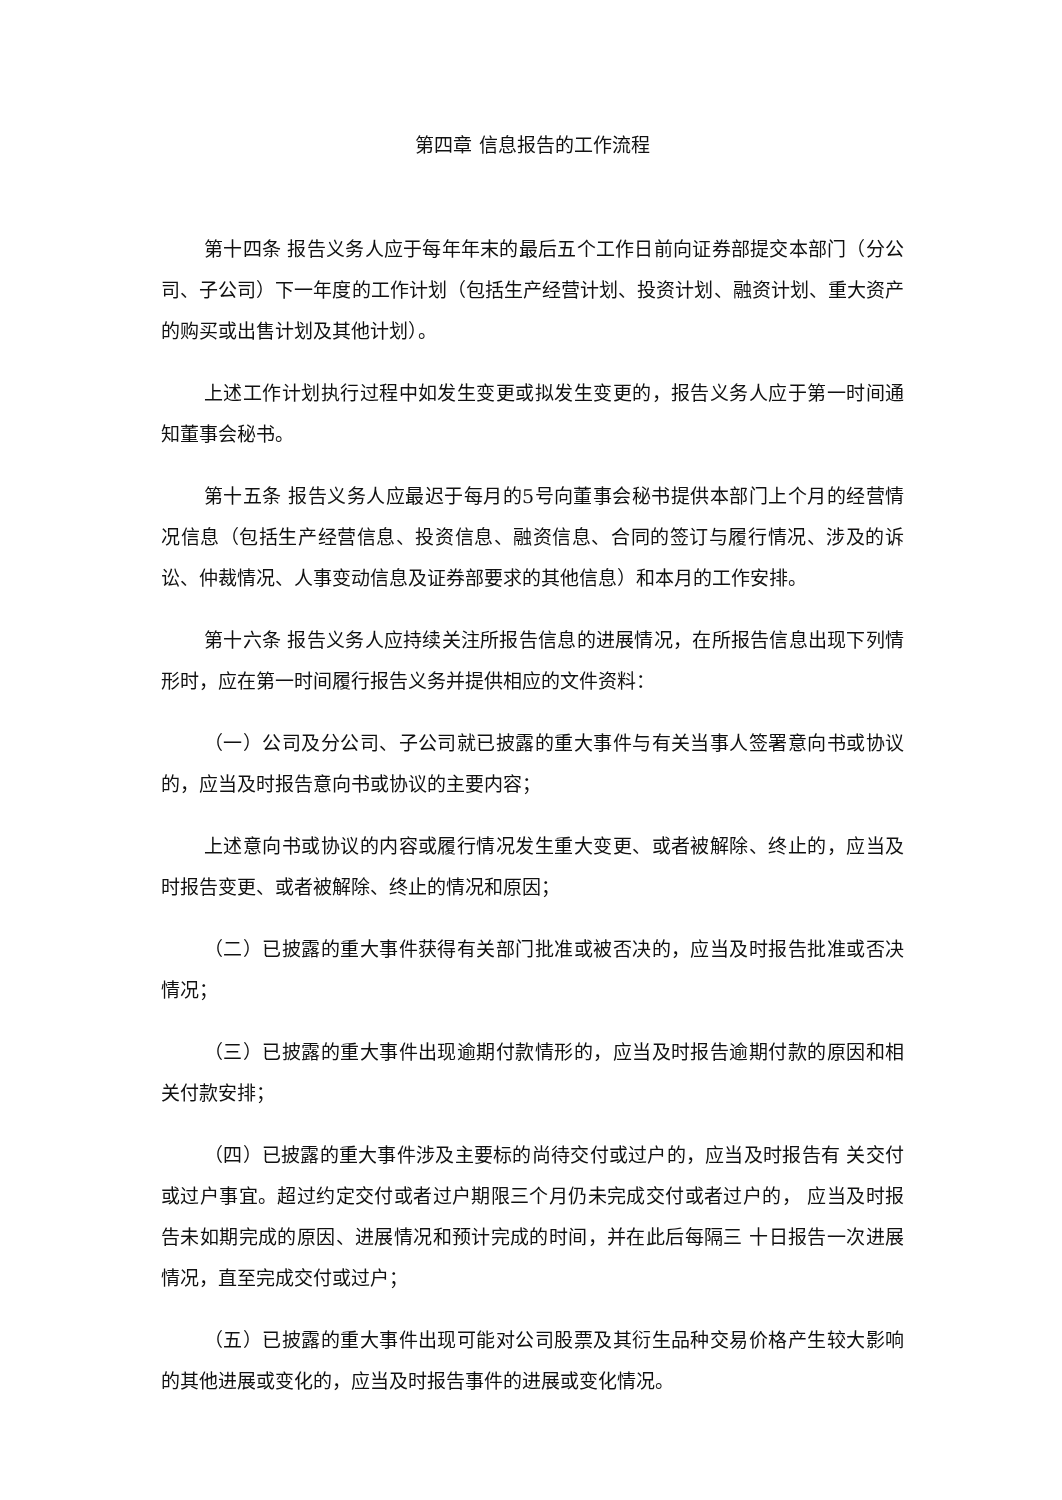第四章 信息报告的工作流程
第十四条 报告义务人应于每年年末的最后五个工作日前向证券部提交本部门（分公司、子公司）下一年度的工作计划（包括生产经营计划、投资计划、融资计划、重大资产的购买或出售计划及其他计划）。
上述工作计划执行过程中如发生变更或拟发生变更的，报告义务人应于第一时间通知董事会秘书。
第十五条 报告义务人应最迟于每月的5号向董事会秘书提供本部门上个月的经营情况信息（包括生产经营信息、投资信息、融资信息、合同的签订与履行情况、涉及的诉讼、仲裁情况、人事变动信息及证券部要求的其他信息）和本月的工作安排。
第十六条 报告义务人应持续关注所报告信息的进展情况，在所报告信息出现下列情形时，应在第一时间履行报告义务并提供相应的文件资料：
（一）公司及分公司、子公司就已披露的重大事件与有关当事人签署意向书或协议的，应当及时报告意向书或协议的主要内容；
上述意向书或协议的内容或履行情况发生重大变更、或者被解除、终止的，应当及时报告变更、或者被解除、终止的情况和原因；
（二）已披露的重大事件获得有关部门批准或被否决的，应当及时报告批准或否决情况；
（三）已披露的重大事件出现逾期付款情形的，应当及时报告逾期付款的原因和相关付款安排；
（四）已披露的重大事件涉及主要标的尚待交付或过户的，应当及时报告有 关交付或过户事宜。超过约定交付或者过户期限三个月仍未完成交付或者过户的， 应当及时报告未如期完成的原因、进展情况和预计完成的时间，并在此后每隔三 十日报告一次进展情况，直至完成交付或过户；
（五）已披露的重大事件出现可能对公司股票及其衍生品种交易价格产生较大影响的其他进展或变化的，应当及时报告事件的进展或变化情况。